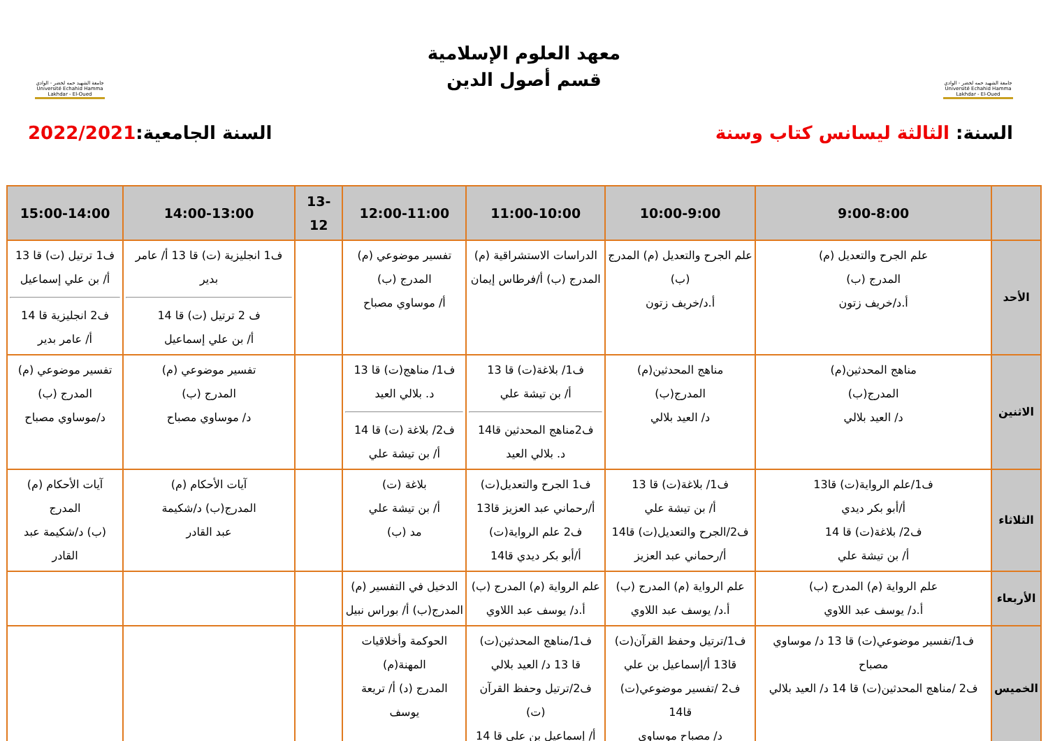جامعة الشهيد حمه لخضر - الوادي
Université Echahid Hamma Lakhdar - El-Oued
معهد العلوم الإسلامية
قسم أصول الدين
جامعة الشهيد حمه لخضر - الوادي
Université Echahid Hamma Lakhdar - El-Oued
السنة: الثالثة ليسانس كتاب وسنة
السنة الجامعية:2022/2021
| | 9:00-8:00 | 10:00-9:00 | 11:00-10:00 | 12:00-11:00 | 13-12 | 14:00-13:00 | 15:00-14:00 |
| --- | --- | --- | --- | --- | --- | --- | --- |
| الأحد | علم الجرح والتعديل (م) المدرج (ب) أ.د/خريف زتون | علم الجرح والتعديل (م) المدرج (ب) أ.د/خريف زتون | الدراسات الاستشراقية (م) المدرج (ب) أ/فرطاس إيمان | تفسير موضوعي (م) المدرج (ب) أ/ موساوي مصباح | | ف1 انجليزية (ت) قا 13 أ/ عامر بدير ف 2 ترتيل (ت) قا 14 أ/ بن علي إسماعيل | ف1 ترتيل (ت) قا 13 أ/ بن علي إسماعيل ف2 انجليزية قا 14 أ/ عامر بدير |
| الاثنين | مناهج المحدثين(م) المدرج(ب) د/ العيد بلالي | مناهج المحدثين(م) المدرج(ب) د/ العيد بلالي | ف1/ بلاغة(ت) قا 13 أ/ بن تيشة علي ف2مناهج المحدثين قا14 د. بلالي العيد | ف1/ مناهج(ت) قا 13 د. بلالي العيد ف2/ بلاغة (ت) قا 14 أ/ بن تيشة علي | | تفسير موضوعي (م) المدرج (ب) د/ موساوي مصباح | تفسير موضوعي (م) المدرج (ب) د/موساوي مصباح |
| الثلاثاء | ف1/علم الرواية(ت) قا13 أ/أبو بكر ديدي ف2/ بلاغة(ت) قا 14 أ/ بن تيشة علي | ف1/ بلاغة(ت) قا 13 أ/ بن تيشة علي ف2/الجرح والتعديل(ت) قا14 أ/رحماني عبد العزيز | ف1 الجرح والتعديل(ت) أ/رحماني عبد العزيز قا13 ف2 علم الرواية(ت) أ/أبو بكر ديدي قا14 | بلاغة (ت) أ/ بن تيشة علي مد (ب) | | آيات الأحكام (م) المدرج(ب) د/شكيمة عبد القادر | آيات الأحكام (م) المدرج (ب) د/شكيمة عبد القادر |
| الأربعاء | علم الرواية (م) المدرج (ب) أ.د/ يوسف عبد اللاوي | علم الرواية (م) المدرج (ب) أ.د/ يوسف عبد اللاوي | علم الرواية (م) المدرج (ب) أ.د/ يوسف عبد اللاوي | الدخيل في التفسير (م) المدرج(ب) أ/ بوراس نبيل | | | |
| الخميس | ف1/تفسير موضوعي(ت) قا 13 د/ موساوي مصباح ف2 /مناهج المحدثين(ت) قا 14 د/ العيد بلالي | ف1/ترتيل وحفظ القرآن(ت) قا13 أ/إسماعيل بن علي ف2 /تفسير موضوعي(ت) قا14 د/ مصباح موساوي | ف1/مناهج المحدثين(ت) قا 13 د/ العيد بلالي ف2/ترتيل وحفظ القرآن (ت) أ/ إسماعيل بن علي قا 14 | الحوكمة وأخلاقيات المهنة(م) المدرج (د) أ/ تريعة يوسف | | | |